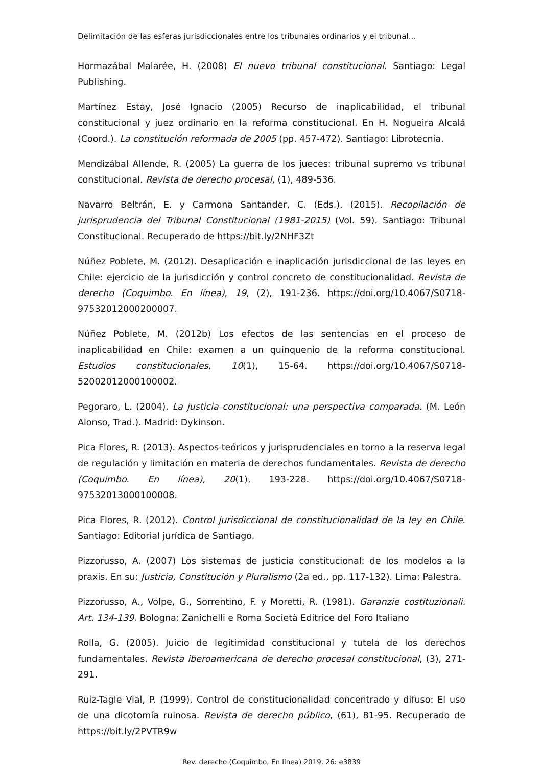Delimitación de las esferas jurisdiccionales entre los tribunales ordinarios y el tribunal…
Hormazábal Malarée, H. (2008) El nuevo tribunal constitucional. Santiago: Legal Publishing.
Martínez Estay, José Ignacio (2005) Recurso de inaplicabilidad, el tribunal constitucional y juez ordinario en la reforma constitucional. En H. Nogueira Alcalá (Coord.). La constitución reformada de 2005 (pp. 457-472). Santiago: Librotecnia.
Mendizábal Allende, R. (2005) La guerra de los jueces: tribunal supremo vs tribunal constitucional. Revista de derecho procesal, (1), 489-536.
Navarro Beltrán, E. y Carmona Santander, C. (Eds.). (2015). Recopilación de jurisprudencia del Tribunal Constitucional (1981-2015) (Vol. 59). Santiago: Tribunal Constitucional. Recuperado de https://bit.ly/2NHF3Zt
Núñez Poblete, M. (2012). Desaplicación e inaplicación jurisdiccional de las leyes en Chile: ejercicio de la jurisdicción y control concreto de constitucionalidad. Revista de derecho (Coquimbo. En línea), 19, (2), 191-236. https://doi.org/10.4067/S0718-97532012000200007.
Núñez Poblete, M. (2012b) Los efectos de las sentencias en el proceso de inaplicabilidad en Chile: examen a un quinquenio de la reforma constitucional. Estudios constitucionales, 10(1), 15-64. https://doi.org/10.4067/S0718-52002012000100002.
Pegoraro, L. (2004). La justicia constitucional: una perspectiva comparada. (M. León Alonso, Trad.). Madrid: Dykinson.
Pica Flores, R. (2013). Aspectos teóricos y jurisprudenciales en torno a la reserva legal de regulación y limitación en materia de derechos fundamentales. Revista de derecho (Coquimbo. En línea), 20(1), 193-228. https://doi.org/10.4067/S0718-97532013000100008.
Pica Flores, R. (2012). Control jurisdiccional de constitucionalidad de la ley en Chile. Santiago: Editorial jurídica de Santiago.
Pizzorusso, A. (2007) Los sistemas de justicia constitucional: de los modelos a la praxis. En su: Justicia, Constitución y Pluralismo (2a ed., pp. 117-132). Lima: Palestra.
Pizzorusso, A., Volpe, G., Sorrentino, F. y Moretti, R. (1981). Garanzie costituzionali. Art. 134-139. Bologna: Zanichelli e Roma Società Editrice del Foro Italiano
Rolla, G. (2005). Juicio de legitimidad constitucional y tutela de los derechos fundamentales. Revista iberoamericana de derecho procesal constitucional, (3), 271-291.
Ruiz-Tagle Vial, P. (1999). Control de constitucionalidad concentrado y difuso: El uso de una dicotomía ruinosa. Revista de derecho público, (61), 81-95. Recuperado de https://bit.ly/2PVTR9w
Rev. derecho (Coquimbo, En línea) 2019, 26: e3839